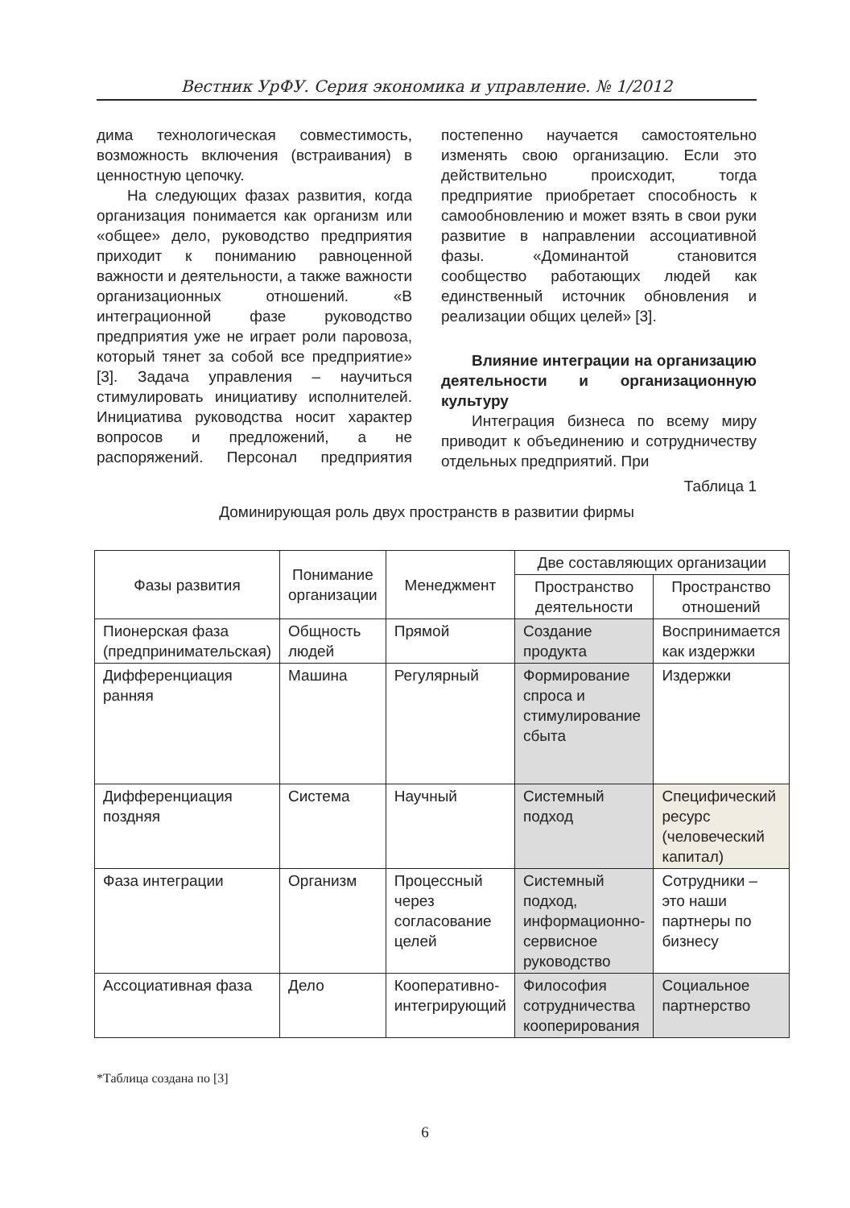Вестник УрФУ. Серия экономика и управление. № 1/2012
дима технологическая совместимость, возможность включения (встраивания) в ценностную цепочку.
На следующих фазах развития, когда организация понимается как организм или «общее» дело, руководство предприятия приходит к пониманию равноценной важности и деятельности, а также важности организационных отношений. «В интеграционной фазе руководство предприятия уже не играет роли паровоза, который тянет за собой все предприятие» [3]. Задача управления – научиться стимулировать инициативу исполнителей. Инициатива руководства носит характер вопросов и предложений, а не распоряжений. Персонал предприятия постепенно научается самостоятельно изменять свою организацию. Если это действительно происходит, тогда предприятие приобретает способность к самообновлению и может взять в свои руки развитие в направлении ассоциативной фазы. «Доминантой становится сообщество работающих людей как единственный источник обновления и реализации общих целей» [3].
Влияние интеграции на организацию деятельности и организационную культуру
Интеграция бизнеса по всему миру приводит к объединению и сотрудничеству отдельных предприятий. При
Таблица 1
Доминирующая роль двух пространств в развитии фирмы
| Фазы развития | Понимание организации | Менеджмент | Две составляющих организации | |
| --- | --- | --- | --- | --- |
| | | | Пространство деятельности | Пространство отношений |
| Пионерская фаза (предпринимательская) | Общность людей | Прямой | Создание продукта | Воспринимается как издержки |
| Дифференциация ранняя | Машина | Регулярный | Формирование спроса и стимулирование сбыта | Издержки |
| Дифференциация поздняя | Система | Научный | Системный подход | Специфический ресурс (человеческий капитал) |
| Фаза интеграции | Организм | Процессный через согласование целей | Системный подход, информационно- сервисное руководство | Сотрудники – это наши партнеры по бизнесу |
| Ассоциативная фаза | Дело | Кооперативно-интегрирующий | Философия сотрудничества кооперирования | Социальное партнерство |
*Таблица создана по [3]
6